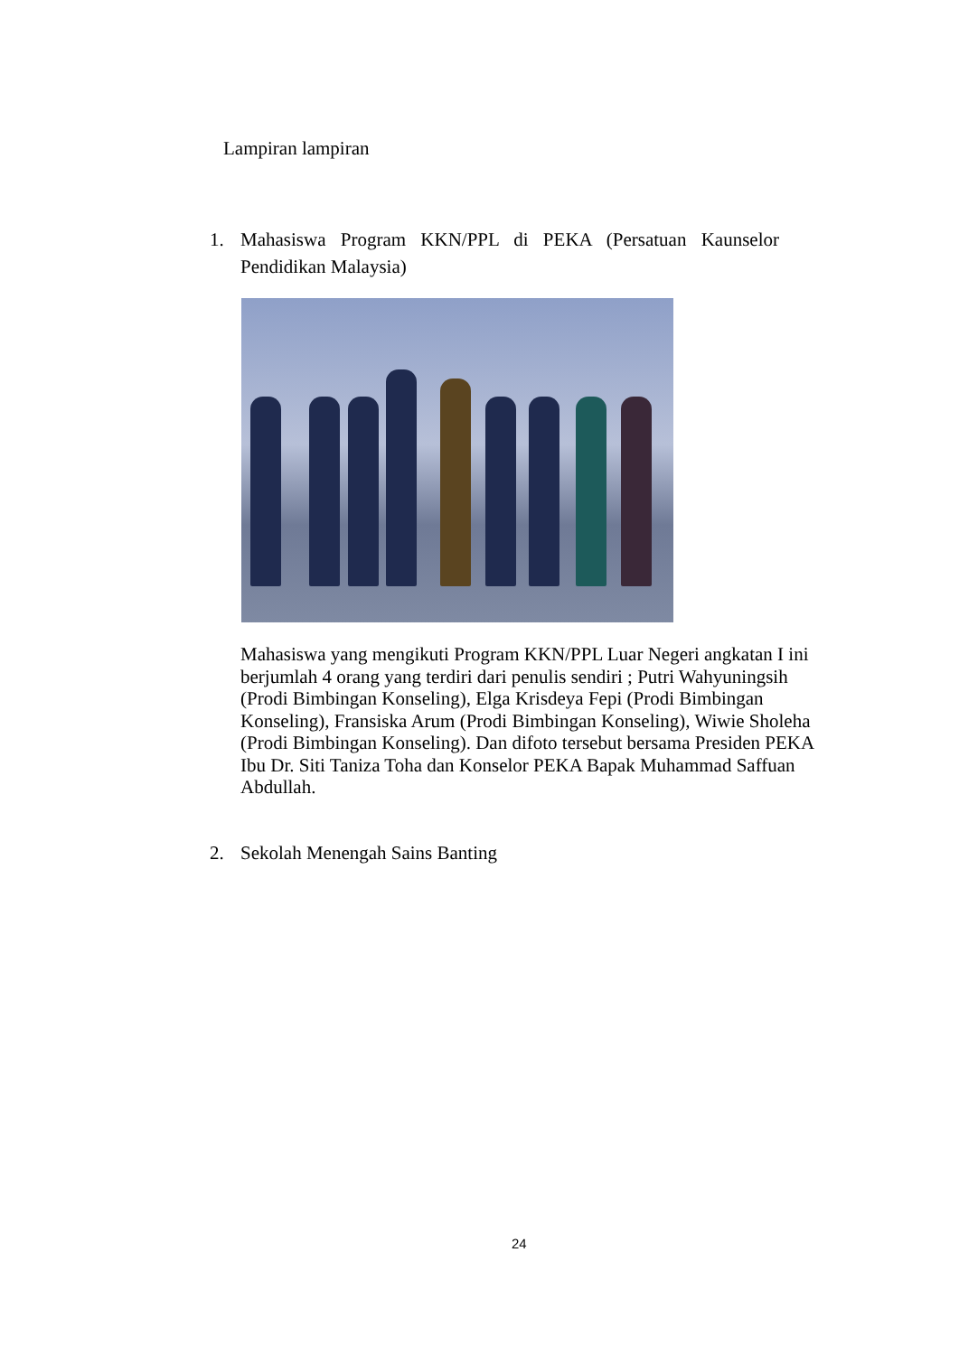Lampiran lampiran
1. Mahasiswa Program KKN/PPL di PEKA (Persatuan Kaunselor Pendidikan Malaysia)
Mahasiswa yang mengikuti Program KKN/PPL Luar Negeri angkatan I ini berjumlah 4 orang yang terdiri dari penulis sendiri ; Putri Wahyuningsih (Prodi Bimbingan Konseling), Elga Krisdeya Fepi (Prodi Bimbingan Konseling), Fransiska Arum (Prodi Bimbingan Konseling), Wiwie Sholeha (Prodi Bimbingan Konseling). Dan difoto tersebut bersama Presiden PEKA Ibu Dr. Siti Taniza Toha dan Konselor PEKA Bapak Muhammad Saffuan Abdullah.
2. Sekolah Menengah Sains Banting
24